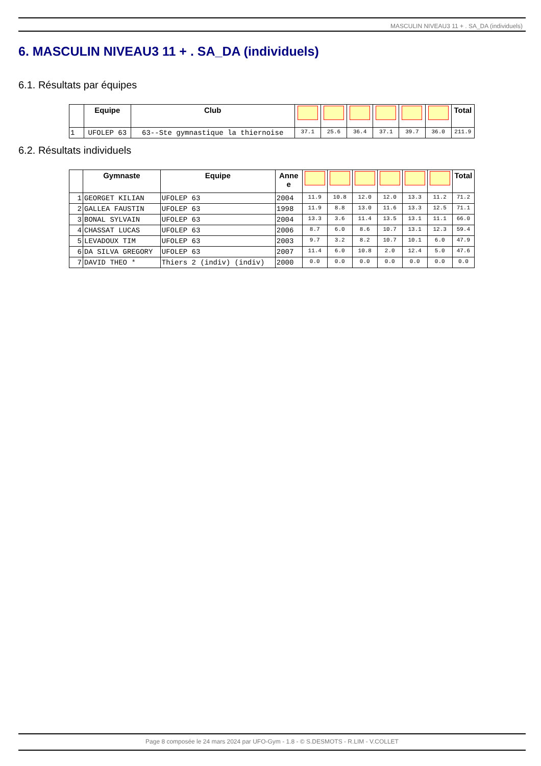MASCULIN NIVEAU3 11 + . SA_DA (individuels)
6. MASCULIN NIVEAU3 11 + . SA_DA (individuels)
6.1. Résultats par équipes
| | Equipe | Club | | | | | | | Total |
| --- | --- | --- | --- | --- | --- | --- | --- | --- | --- |
| 1 | UFOLEP 63 | 63--Ste gymnastique la thiernoise | 37.1 | 25.6 | 36.4 | 37.1 | 39.7 | 36.0 | 211.9 |
6.2. Résultats individuels
| | Gymnaste | Equipe | Anne e | | | | | | | Total |
| --- | --- | --- | --- | --- | --- | --- | --- | --- | --- | --- |
| 1 | GEORGET KILIAN | UFOLEP 63 | 2004 | 11.9 | 10.8 | 12.0 | 12.0 | 13.3 | 11.2 | 71.2 |
| 2 | GALLEA FAUSTIN | UFOLEP 63 | 1998 | 11.9 | 8.8 | 13.0 | 11.6 | 13.3 | 12.5 | 71.1 |
| 3 | BONAL SYLVAIN | UFOLEP 63 | 2004 | 13.3 | 3.6 | 11.4 | 13.5 | 13.1 | 11.1 | 66.0 |
| 4 | CHASSAT LUCAS | UFOLEP 63 | 2006 | 8.7 | 6.0 | 8.6 | 10.7 | 13.1 | 12.3 | 59.4 |
| 5 | LEVADOUX TIM | UFOLEP 63 | 2003 | 9.7 | 3.2 | 8.2 | 10.7 | 10.1 | 6.0 | 47.9 |
| 6 | DA SILVA GREGORY | UFOLEP 63 | 2007 | 11.4 | 6.0 | 10.8 | 2.0 | 12.4 | 5.0 | 47.6 |
| 7 | DAVID THEO * | Thiers 2 (indiv) (indiv) | 2000 | 0.0 | 0.0 | 0.0 | 0.0 | 0.0 | 0.0 | 0.0 |
Page 8 composée le 24 mars 2024 par UFO-Gym - 1.8 - © S.DESMOTS - R.LIM - V.COLLET